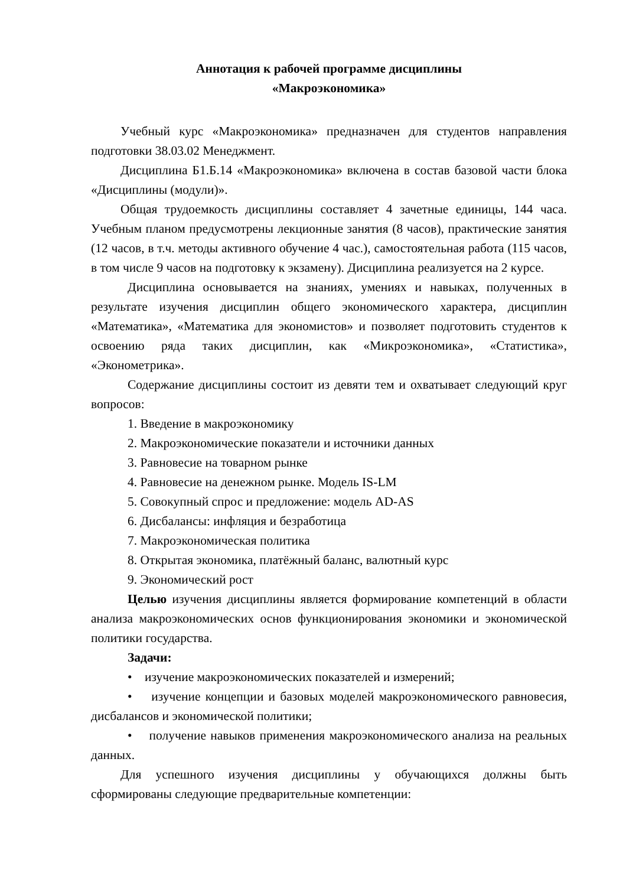Аннотация к рабочей программе дисциплины
«Макроэкономика»
Учебный курс «Макроэкономика» предназначен для студентов направления подготовки 38.03.02 Менеджмент.
Дисциплина Б1.Б.14 «Макроэкономика» включена в состав базовой части блока «Дисциплины (модули)».
Общая трудоемкость дисциплины составляет 4 зачетные единицы, 144 часа. Учебным планом предусмотрены лекционные занятия (8 часов), практические занятия (12 часов, в т.ч. методы активного обучение 4 час.), самостоятельная работа (115 часов, в том числе 9 часов на подготовку к экзамену). Дисциплина реализуется на 2 курсе.
Дисциплина основывается на знаниях, умениях и навыках, полученных в результате изучения дисциплин общего экономического характера, дисциплин «Математика», «Математика для экономистов» и позволяет подготовить студентов к освоению ряда таких дисциплин, как «Микроэкономика», «Статистика», «Эконометрика».
Содержание дисциплины состоит из девяти тем и охватывает следующий круг вопросов:
1. Введение в макроэкономику
2. Макроэкономические показатели и источники данных
3. Равновесие на товарном рынке
4. Равновесие на денежном рынке. Модель IS-LM
5. Совокупный спрос и предложение: модель AD-AS
6. Дисбалансы: инфляция и безработица
7. Макроэкономическая политика
8. Открытая экономика, платёжный баланс, валютный курс
9. Экономический рост
Целью изучения дисциплины является формирование компетенций в области анализа макроэкономических основ функционирования экономики и экономической политики государства.
Задачи:
• изучение макроэкономических показателей и измерений;
• изучение концепции и базовых моделей макроэкономического равновесия, дисбалансов и экономической политики;
• получение навыков применения макроэкономического анализа на реальных данных.
Для успешного изучения дисциплины у обучающихся должны быть сформированы следующие предварительные компетенции: